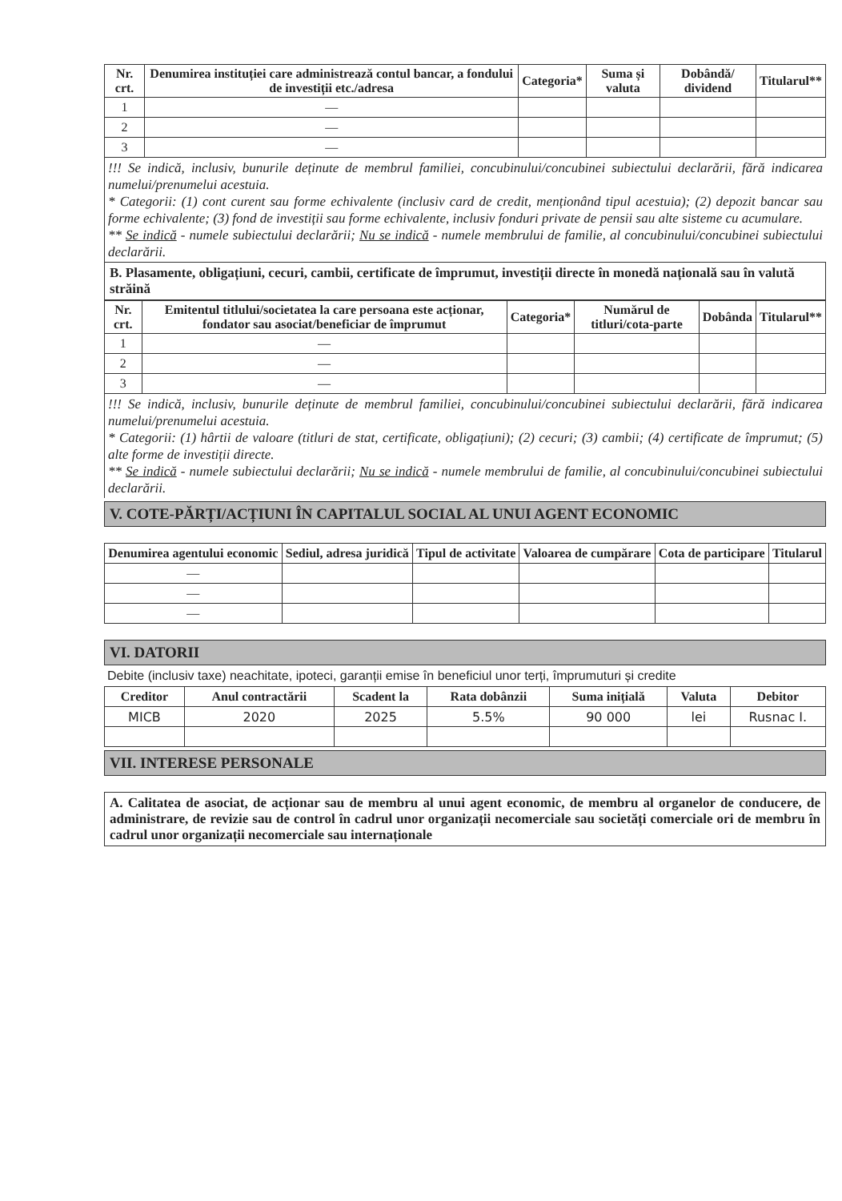| Nr. crt. | Denumirea instituției care administrează contul bancar, a fondului de investiții etc./adresa | Categoria* | Suma și valuta | Dobândă/ dividend | Titularul** |
| --- | --- | --- | --- | --- | --- |
| 1 | — | | | | |
| 2 | — | | | | |
| 3 | — | | | | |
!!! Se indică, inclusiv, bunurile deținute de membrul familiei, concubinului/concubinei subiectului declarării, fără indicarea numelui/prenumelui acestuia.
* Categorii: (1) cont curent sau forme echivalente (inclusiv card de credit, menționând tipul acestuia); (2) depozit bancar sau forme echivalente; (3) fond de investiții sau forme echivalente, inclusiv fonduri private de pensii sau alte sisteme cu acumulare.
** Se indică - numele subiectului declarării; Nu se indică - numele membrului de familie, al concubinului/concubinei subiectului declarării.
B. Plasamente, obligațiuni, cecuri, cambii, certificate de împrumut, investiții directe în monedă națională sau în valută străină
| Nr. crt. | Emitentul titlului/societatea la care persoana este acționar, fondator sau asociat/beneficiar de împrumut | Categoria* | Numărul de titluri/cota-parte | Dobânda | Titularul** |
| --- | --- | --- | --- | --- | --- |
| 1 | — | | | | |
| 2 | — | | | | |
| 3 | — | | | | |
!!! Se indică, inclusiv, bunurile deținute de membrul familiei, concubinului/concubinei subiectului declarării, fără indicarea numelui/prenumelui acestuia.
* Categorii: (1) hârtii de valoare (titluri de stat, certificate, obligațiuni); (2) cecuri; (3) cambii; (4) certificate de împrumut; (5) alte forme de investiții directe.
** Se indică - numele subiectului declarării; Nu se indică - numele membrului de familie, al concubinului/concubinei subiectului declarării.
V. COTE-PĂRȚI/ACȚIUNI ÎN CAPITALUL SOCIAL AL UNUI AGENT ECONOMIC
| Denumirea agentului economic | Sediul, adresa juridică | Tipul de activitate | Valoarea de cumpărare | Cota de participare | Titularul |
| --- | --- | --- | --- | --- | --- |
| — | | | | | |
| — | | | | | |
| — | | | | | |
VI. DATORII
Debite (inclusiv taxe) neachitate, ipoteci, garanții emise în beneficiul unor terți, împrumuturi și credite
| Creditor | Anul contractării | Scadent la | Rata dobânzii | Suma inițială | Valuta | Debitor |
| --- | --- | --- | --- | --- | --- | --- |
| MICB | 2020 | 2025 | 5.5% | 90 000 | lei | Rusnac I. |
VII. INTERESE PERSONALE
A. Calitatea de asociat, de acționar sau de membru al unui agent economic, de membru al organelor de conducere, de administrare, de revizie sau de control în cadrul unor organizații necomerciale sau societăți comerciale ori de membru în cadrul unor organizații necomerciale sau internaționale